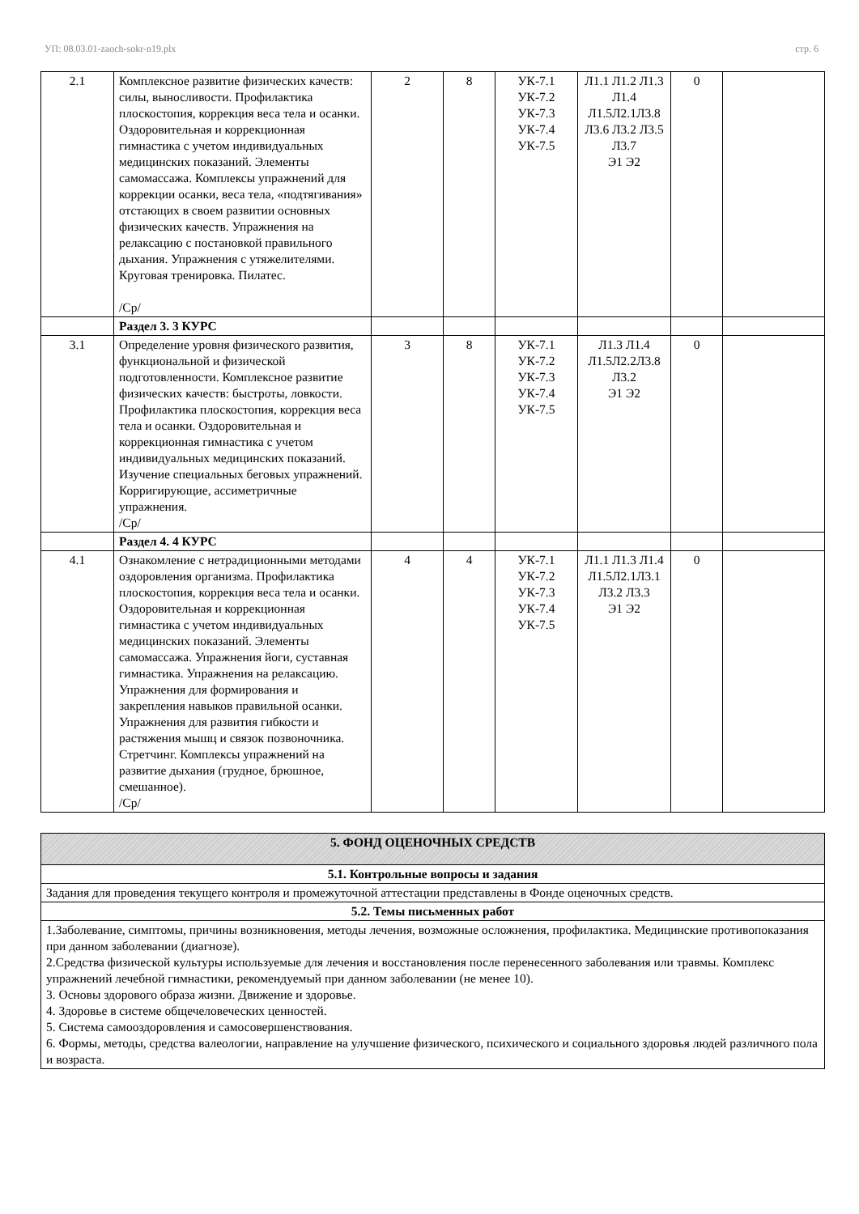УП: 08.03.01-zaoch-sokr-n19.plx стр. 6
| 2.1 | Комплексное развитие физических качеств: силы, выносливости. Профилактика плоскостопия, коррекция веса тела и осанки. Оздоровительная и коррекционная гимнастика с учетом индивидуальных медицинских показаний. Элементы самомассажа. Комплексы упражнений для коррекции осанки, веса тела, «подтягивания» отстающих в своем развитии основных физических качеств. Упражнения на релаксацию с постановкой правильного дыхания. Упражнения с утяжелителями. Круговая тренировка. Пилатес. /Ср/ | 2 | 8 | УК-7.1 УК-7.2 УК-7.3 УК-7.4 УК-7.5 | Л1.1 Л1.2 Л1.3 Л1.4 Л1.5Л2.1Л3.8 Л3.6 Л3.2 Л3.5 Л3.7 Э1 Э2 | 0 | |
| | Раздел 3. 3 КУРС | | | | | | |
| 3.1 | Определение уровня физического развития, функциональной и физической подготовленности. Комплексное развитие физических качеств: быстроты, ловкости. Профилактика плоскостопия, коррекция веса тела и осанки. Оздоровительная и коррекционная гимнастика с учетом индивидуальных медицинских показаний. Изучение специальных беговых упражнений. Корригирующие, ассиметричные упражнения. /Ср/ | 3 | 8 | УК-7.1 УК-7.2 УК-7.3 УК-7.4 УК-7.5 | Л1.3 Л1.4 Л1.5Л2.2Л3.8 Л3.2 Э1 Э2 | 0 | |
| | Раздел 4. 4 КУРС | | | | | | |
| 4.1 | Ознакомление с нетрадиционными методами оздоровления организма. Профилактика плоскостопия, коррекция веса тела и осанки. Оздоровительная и коррекционная гимнастика с учетом индивидуальных медицинских показаний. Элементы самомассажа. Упражнения йоги, суставная гимнастика. Упражнения на релаксацию. Упражнения для формирования и закрепления навыков правильной осанки. Упражнения для развития гибкости и растяжения мышц и связок позвоночника. Стретчинг. Комплексы упражнений на развитие дыхания (грудное, брюшное, смешанное). /Ср/ | 4 | 4 | УК-7.1 УК-7.2 УК-7.3 УК-7.4 УК-7.5 | Л1.1 Л1.3 Л1.4 Л1.5Л2.1Л3.1 Л3.2 Л3.3 Э1 Э2 | 0 | |
| 5. ФОНД ОЦЕНОЧНЫХ СРЕДСТВ |
| 5.1. Контрольные вопросы и задания |
| Задания для проведения текущего контроля и промежуточной аттестации представлены в Фонде оценочных средств. |
| 5.2. Темы письменных работ |
| 1.Заболевание, симптомы, причины возникновения, методы лечения, возможные осложнения, профилактика. Медицинские противопоказания при данном заболевании (диагнозе). 2.Средства физической культуры используемые для лечения и восстановления после перенесенного заболевания или травмы. Комплекс упражнений лечебной гимнастики, рекомендуемый при данном заболевании (не менее 10). 3. Основы здорового образа жизни. Движение и здоровье. 4. Здоровье в системе общечеловеческих ценностей. 5. Система самооздоровления и самосовершенствования. 6. Формы, методы, средства валеологии, направление на улучшение физического, психического и социального здоровья людей различного пола и возраста. |